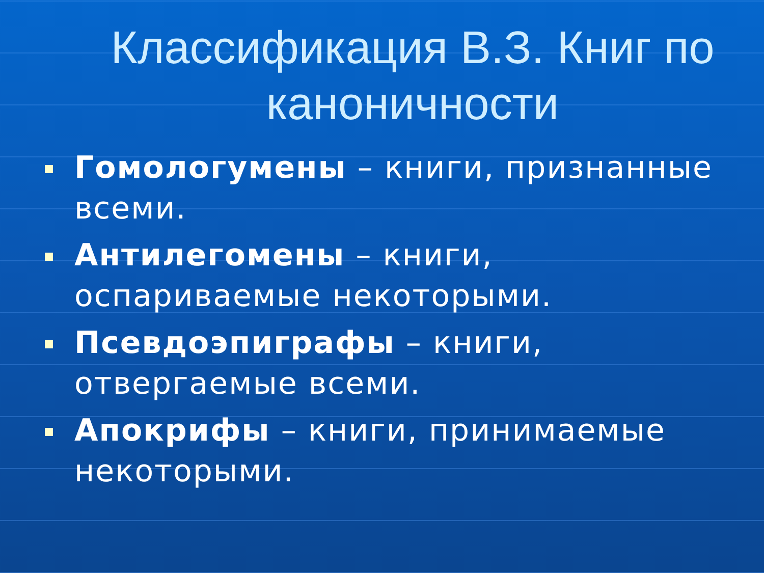Классификация В.З. Книг по каноничности
Гомологумены – книги, признанные всеми.
Антилегомены – книги, оспариваемые некоторыми.
Псевдоэпиграфы – книги, отвергаемые всеми.
Апокрифы – книги, принимаемые некоторыми.